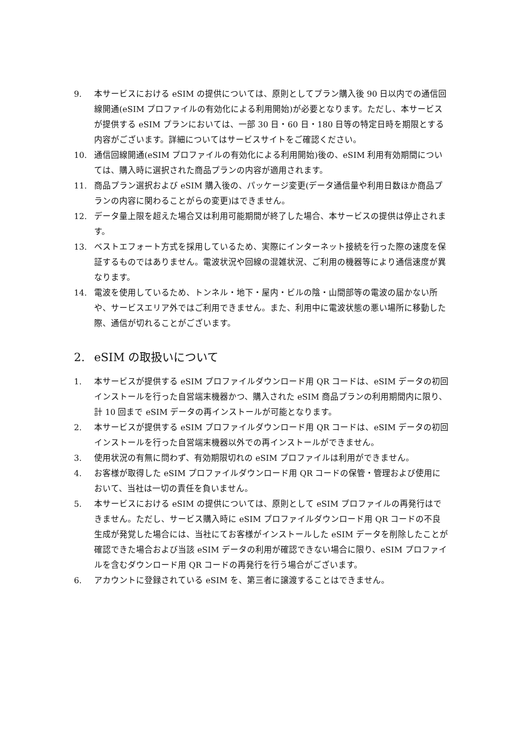9. 本サービスにおける eSIM の提供については、原則としてプラン購入後 90 日以内での通信回線開通(eSIM プロファイルの有効化による利用開始)が必要となります。ただし、本サービスが提供する eSIM プランにおいては、一部 30 日・60 日・180 日等の特定日時を期限とする内容がございます。詳細についてはサービスサイトをご確認ください。
10. 通信回線開通(eSIM プロファイルの有効化による利用開始)後の、eSIM 利用有効期間については、購入時に選択された商品プランの内容が適用されます。
11. 商品プラン選択および eSIM 購入後の、パッケージ変更(データ通信量や利用日数ほか商品プランの内容に関わることがらの変更)はできません。
12. データ量上限を超えた場合又は利用可能期間が終了した場合、本サービスの提供は停止されます。
13. ベストエフォート方式を採用しているため、実際にインターネット接続を行った際の速度を保証するものではありません。電波状況や回線の混雑状況、ご利用の機器等により通信速度が異なります。
14. 電波を使用しているため、トンネル・地下・屋内・ビルの陰・山間部等の電波の届かない所や、サービスエリア外ではご利用できません。また、利用中に電波状態の悪い場所に移動した際、通信が切れることがございます。
2. eSIM の取扱いについて
1. 本サービスが提供する eSIM プロファイルダウンロード用 QR コードは、eSIM データの初回インストールを行った自営端末機器かつ、購入された eSIM 商品プランの利用期間内に限り、計 10 回まで eSIM データの再インストールが可能となります。
2. 本サービスが提供する eSIM プロファイルダウンロード用 QR コードは、eSIM データの初回インストールを行った自営端末機器以外での再インストールができません。
3. 使用状況の有無に問わず、有効期限切れの eSIM プロファイルは利用ができません。
4. お客様が取得した eSIM プロファイルダウンロード用 QR コードの保管・管理および使用において、当社は一切の責任を負いません。
5. 本サービスにおける eSIM の提供については、原則として eSIM プロファイルの再発行はできません。ただし、サービス購入時に eSIM プロファイルダウンロード用 QR コードの不良生成が発覚した場合には、当社にてお客様がインストールした eSIM データを削除したことが確認できた場合および当該 eSIM データの利用が確認できない場合に限り、eSIM プロファイルを含むダウンロード用 QR コードの再発行を行う場合がございます。
6. アカウントに登録されている eSIM を、第三者に譲渡することはできません。